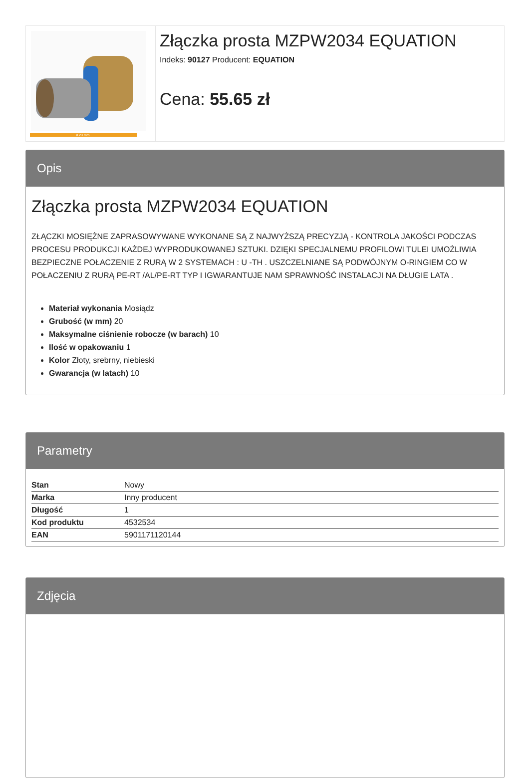ø 20 mm
Złączka prosta MZPW2034 EQUATION
Indeks: 90127 Producent: EQUATION
Cena: 55.65 zł
Opis
Złączka prosta MZPW2034 EQUATION
ZŁĄCZKI MOSIĘŻNE ZAPRASOWYWANE WYKONANE SĄ Z NAJWYŻSZĄ PRECYZJĄ - KONTROLA JAKOŚCI PODCZAS PROCESU PRODUKCJI KAŻDEJ WYPRODUKOWANEJ SZTUKI. DZIĘKI SPECJALNEMU PROFILOWI TULEI UMOŻLIWIA BEZPIECZNE POŁACZENIE Z RURĄ W 2 SYSTEMACH : U -TH . USZCZELNIANE SĄ PODWÓJNYM O-RINGIEM CO W POŁACZENIU Z RURĄ PE-RT /AL/PE-RT TYP I IGWARANTUJE NAM SPRAWNOŚĆ INSTALACJI NA DŁUGIE LATA .
Materiał wykonania Mosiądz
Grubość (w mm) 20
Maksymalne ciśnienie robocze (w barach) 10
Ilość w opakowaniu 1
Kolor Złoty, srebrny, niebieski
Gwarancja (w latach) 10
Parametry
| Stan | Nowy |
| Marka | Inny producent |
| Długość | 1 |
| Kod produktu | 4532534 |
| EAN | 5901171120144 |
Zdjęcia